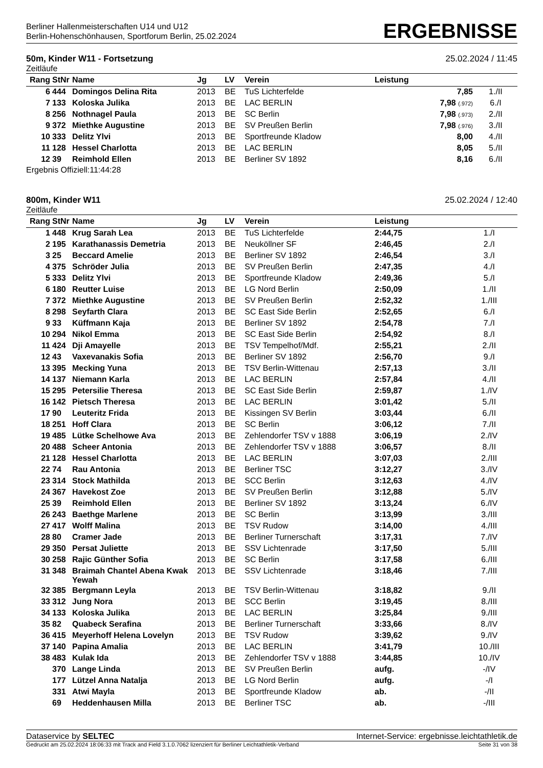Berliner Hallenmeisterschaften U14 und U12
Berlin-Hohenschönhausen, Sportforum Berlin, 25.02.2024
ERGEBNISSE
50m, Kinder W11 - Fortsetzung 25.02.2024 / 11:45
Zeitläufe
| Rang | StNr | Name | Jg | LV | Verein | Leistung | |
| --- | --- | --- | --- | --- | --- | --- | --- |
| 6 | 444 | Domingos Delina Rita | 2013 | BE | TuS Lichterfelde | 7,85 | 1./II |
| 7 | 133 | Koloska Julika | 2013 | BE | LAC BERLIN | 7,98 (.972) | 6./I |
| 8 | 256 | Nothnagel Paula | 2013 | BE | SC Berlin | 7,98 (.973) | 2./II |
| 9 | 372 | Miethke Augustine | 2013 | BE | SV Preußen Berlin | 7,98 (.976) | 3./II |
| 10 | 333 | Delitz Ylvi | 2013 | BE | Sportfreunde Kladow | 8,00 | 4./II |
| 11 | 128 | Hessel Charlotta | 2013 | BE | LAC BERLIN | 8,05 | 5./II |
| 12 | 39 | Reimhold Ellen | 2013 | BE | Berliner SV 1892 | 8,16 | 6./II |
Ergebnis Offiziell:11:44:28
800m, Kinder W11 25.02.2024 / 12:40
Zeitläufe
| Rang | StNr | Name | Jg | LV | Verein | Leistung | |
| --- | --- | --- | --- | --- | --- | --- | --- |
| 1 | 448 | Krug Sarah Lea | 2013 | BE | TuS Lichterfelde | 2:44,75 | 1./I |
| 2 | 195 | Karathanassis Demetria | 2013 | BE | Neuköllner SF | 2:46,45 | 2./I |
| 3 | 25 | Beccard Amelie | 2013 | BE | Berliner SV 1892 | 2:46,54 | 3./I |
| 4 | 375 | Schröder Julia | 2013 | BE | SV Preußen Berlin | 2:47,35 | 4./I |
| 5 | 333 | Delitz Ylvi | 2013 | BE | Sportfreunde Kladow | 2:49,36 | 5./I |
| 6 | 180 | Reutter Luise | 2013 | BE | LG Nord Berlin | 2:50,09 | 1./II |
| 7 | 372 | Miethke Augustine | 2013 | BE | SV Preußen Berlin | 2:52,32 | 1./III |
| 8 | 298 | Seyfarth Clara | 2013 | BE | SC East Side Berlin | 2:52,65 | 6./I |
| 9 | 33 | Küffmann Kaja | 2013 | BE | Berliner SV 1892 | 2:54,78 | 7./I |
| 10 | 294 | Nikol Emma | 2013 | BE | SC East Side Berlin | 2:54,92 | 8./I |
| 11 | 424 | Dji Amayelle | 2013 | BE | TSV Tempelhof/Mdf. | 2:55,21 | 2./II |
| 12 | 43 | Vaxevanakis Sofia | 2013 | BE | Berliner SV 1892 | 2:56,70 | 9./I |
| 13 | 395 | Mecking Yuna | 2013 | BE | TSV Berlin-Wittenau | 2:57,13 | 3./II |
| 14 | 137 | Niemann Karla | 2013 | BE | LAC BERLIN | 2:57,84 | 4./II |
| 15 | 295 | Petersilie Theresa | 2013 | BE | SC East Side Berlin | 2:59,87 | 1./IV |
| 16 | 142 | Pietsch Theresa | 2013 | BE | LAC BERLIN | 3:01,42 | 5./II |
| 17 | 90 | Leuteritz Frida | 2013 | BE | Kissingen SV Berlin | 3:03,44 | 6./II |
| 18 | 251 | Hoff Clara | 2013 | BE | SC Berlin | 3:06,12 | 7./II |
| 19 | 485 | Lütke Schelhowe Ava | 2013 | BE | Zehlendorfer TSV v 1888 | 3:06,19 | 2./IV |
| 20 | 488 | Scheer Antonia | 2013 | BE | Zehlendorfer TSV v 1888 | 3:06,57 | 8./II |
| 21 | 128 | Hessel Charlotta | 2013 | BE | LAC BERLIN | 3:07,03 | 2./III |
| 22 | 74 | Rau Antonia | 2013 | BE | Berliner TSC | 3:12,27 | 3./IV |
| 23 | 314 | Stock Mathilda | 2013 | BE | SCC Berlin | 3:12,63 | 4./IV |
| 24 | 367 | Havekost Zoe | 2013 | BE | SV Preußen Berlin | 3:12,88 | 5./IV |
| 25 | 39 | Reimhold Ellen | 2013 | BE | Berliner SV 1892 | 3:13,24 | 6./IV |
| 26 | 243 | Baethge Marlene | 2013 | BE | SC Berlin | 3:13,99 | 3./III |
| 27 | 417 | Wolff Malina | 2013 | BE | TSV Rudow | 3:14,00 | 4./III |
| 28 | 80 | Cramer Jade | 2013 | BE | Berliner Turnerschaft | 3:17,31 | 7./IV |
| 29 | 350 | Persat Juliette | 2013 | BE | SSV Lichtenrade | 3:17,50 | 5./III |
| 30 | 258 | Rajic Günther Sofia | 2013 | BE | SC Berlin | 3:17,58 | 6./III |
| 31 | 348 | Braimah Chantel Abena Kwak Yewah | 2013 | BE | SSV Lichtenrade | 3:18,46 | 7./III |
| 32 | 385 | Bergmann Leyla | 2013 | BE | TSV Berlin-Wittenau | 3:18,82 | 9./II |
| 33 | 312 | Jung Nora | 2013 | BE | SCC Berlin | 3:19,45 | 8./III |
| 34 | 133 | Koloska Julika | 2013 | BE | LAC BERLIN | 3:25,84 | 9./III |
| 35 | 82 | Quabeck Serafina | 2013 | BE | Berliner Turnerschaft | 3:33,66 | 8./IV |
| 36 | 415 | Meyerhoff Helena Lovelyn | 2013 | BE | TSV Rudow | 3:39,62 | 9./IV |
| 37 | 140 | Papina Amalia | 2013 | BE | LAC BERLIN | 3:41,79 | 10./III |
| 38 | 483 | Kulak Ida | 2013 | BE | Zehlendorfer TSV v 1888 | 3:44,85 | 10./IV |
| | 370 | Lange Linda | 2013 | BE | SV Preußen Berlin | aufg. | -/IV |
| | 177 | Lützel Anna Natalja | 2013 | BE | LG Nord Berlin | aufg. | -/I |
| | 331 | Atwi Mayla | 2013 | BE | Sportfreunde Kladow | ab. | -/II |
| | 69 | Heddenhausen Milla | 2013 | BE | Berliner TSC | ab. | -/III |
Dataservice by SELTEC Internet-Service: ergebnisse.leichtathletik.de
Gedruckt am 25.02.2024 18:06:33 mit Track and Field 3.1.0.7062 lizenziert für Berliner Leichtathletik-Verband Seite 31 von 38